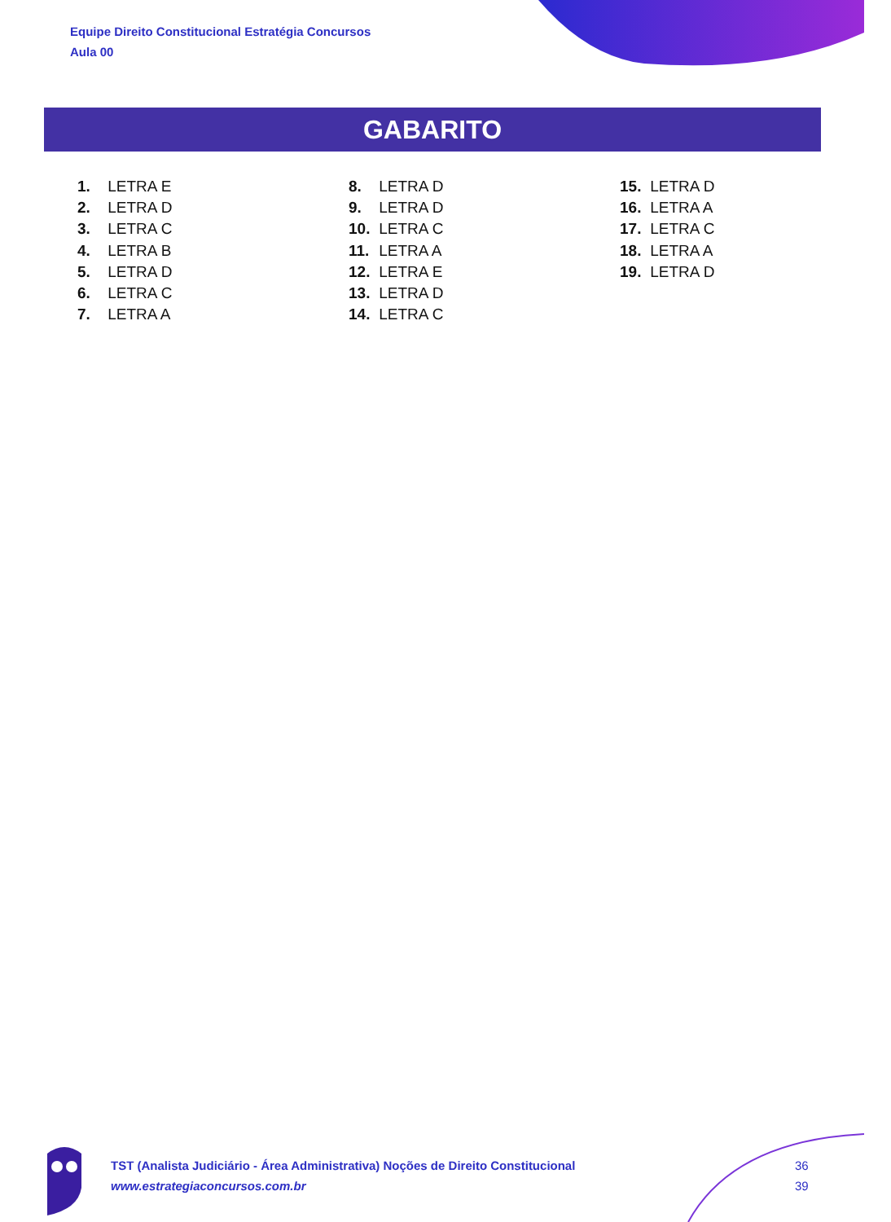Equipe Direito Constitucional Estratégia Concursos
Aula 00
GABARITO
1. LETRA E
2. LETRA D
3. LETRA C
4. LETRA B
5. LETRA D
6. LETRA C
7. LETRA A
8. LETRA D
9. LETRA D
10. LETRA C
11. LETRA A
12. LETRA E
13. LETRA D
14. LETRA C
15. LETRA D
16. LETRA A
17. LETRA C
18. LETRA A
19. LETRA D
TST (Analista Judiciário - Área Administrativa) Noções de Direito Constitucional
www.estrategiaconcursos.com.br
36
39